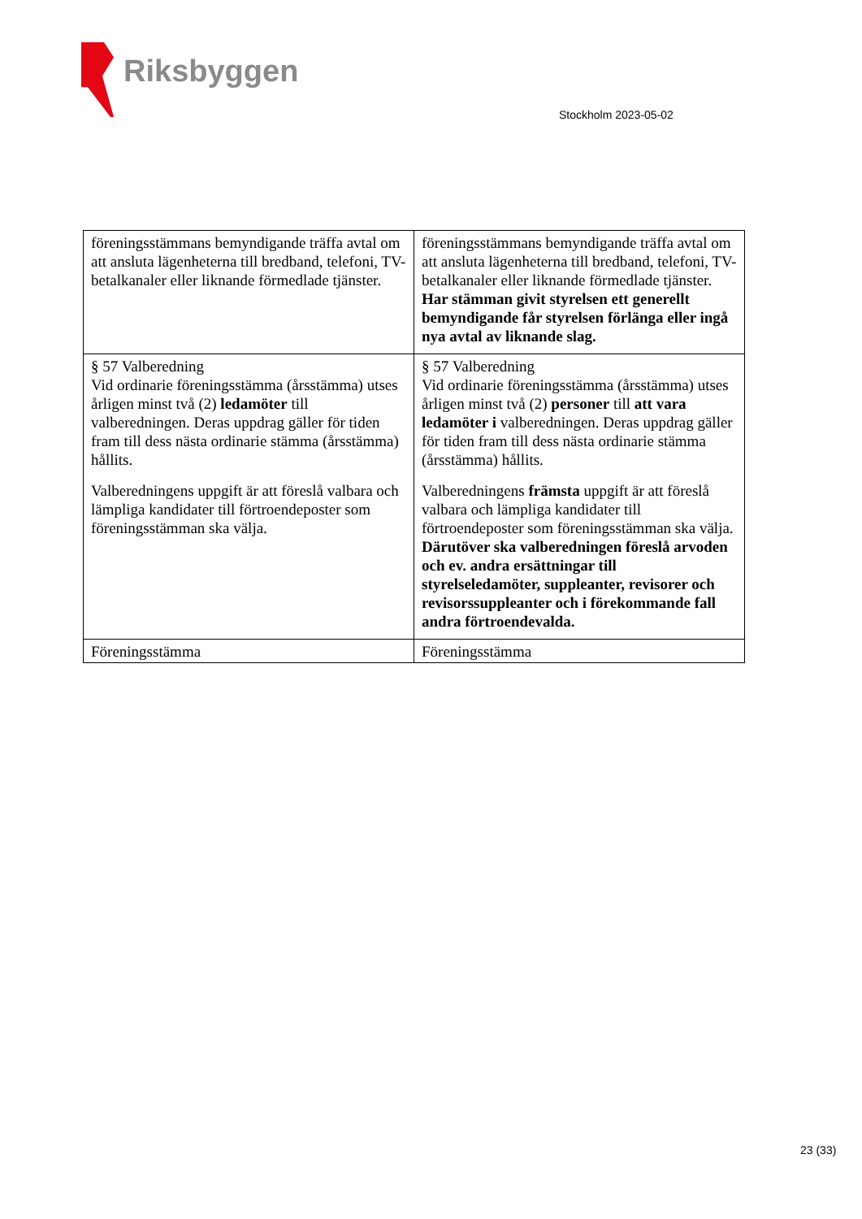Riksbyggen
Stockholm 2023-05-02
| föreningsstämmans bemyndigande träffa avtal om att ansluta lägenheterna till bredband, telefoni, TV-betalkanaler eller liknande förmedlade tjänster. | föreningsstämmans bemyndigande träffa avtal om att ansluta lägenheterna till bredband, telefoni, TV-betalkanaler eller liknande förmedlade tjänster. Har stämman givit styrelsen ett generellt bemyndigande får styrelsen förlänga eller ingå nya avtal av liknande slag. |
| § 57 Valberedning Vid ordinarie föreningsstämma (årsstämma) utses årligen minst två (2) ledamöter till valberedningen. Deras uppdrag gäller för tiden fram till dess nästa ordinarie stämma (årsstämma) hållits. Valberedningens uppgift är att föreslå valbara och lämpliga kandidater till förtroendeposter som föreningsstämman ska välja. | § 57 Valberedning Vid ordinarie föreningsstämma (årsstämma) utses årligen minst två (2) personer till att vara ledamöter i valberedningen. Deras uppdrag gäller för tiden fram till dess nästa ordinarie stämma (årsstämma) hållits. Valberedningens främsta uppgift är att föreslå valbara och lämpliga kandidater till förtroendeposter som föreningsstämman ska välja. Därutöver ska valberedningen föreslå arvoden och ev. andra ersättningar till styrelseledamöter, suppleanter, revisorer och revisorssuppleanter och i förekommande fall andra förtroendevalda. |
| Föreningsstämma | Föreningsstämma |
23 (33)